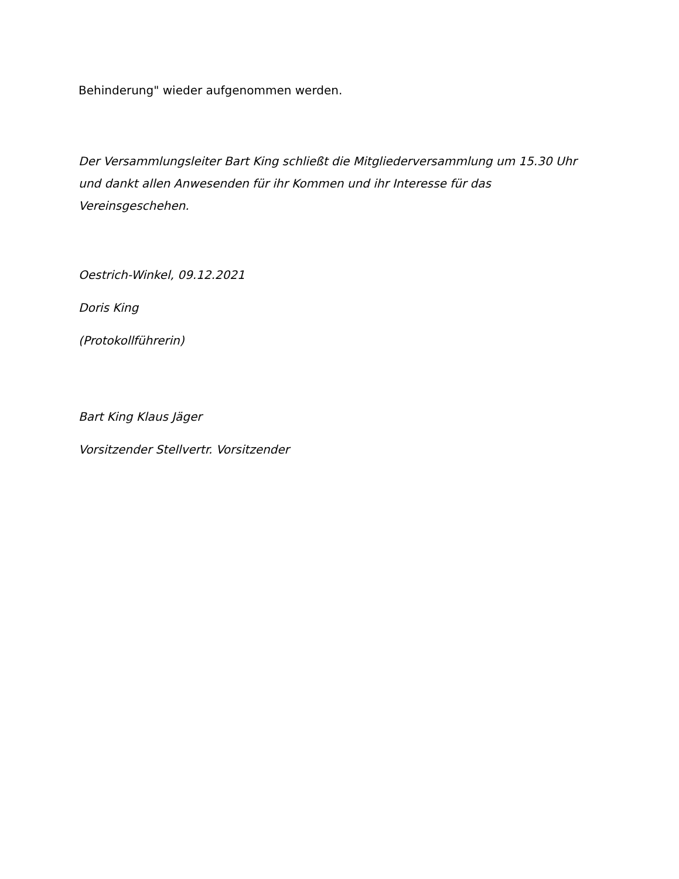Behinderung" wieder aufgenommen werden.
Der Versammlungsleiter Bart King schließt die Mitgliederversammlung um 15.30 Uhr und dankt allen Anwesenden für ihr Kommen und ihr Interesse für das Vereinsgeschehen.
Oestrich-Winkel, 09.12.2021
Doris King
(Protokollführerin)
Bart King Klaus Jäger
Vorsitzender Stellvertr. Vorsitzender